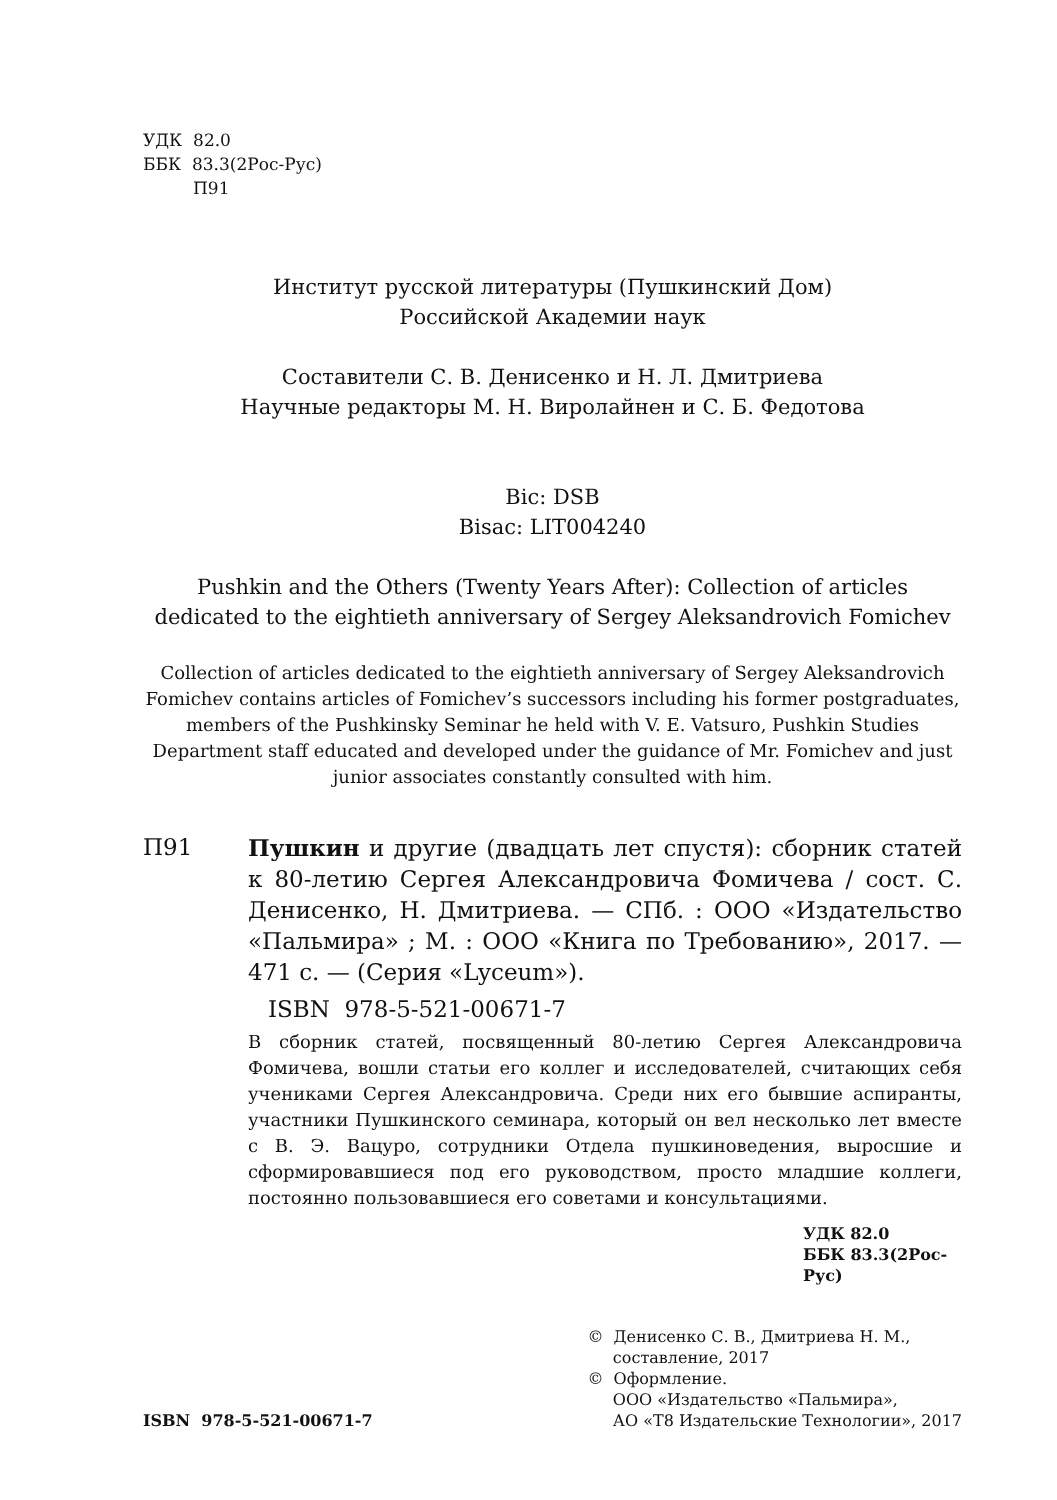УДК 82.0
ББК 83.3(2Рос-Рус)
П91
Институт русской литературы (Пушкинский Дом)
Российской Академии наук
Составители С. В. Денисенко и Н. Л. Дмитриева
Научные редакторы М. Н. Виролайнен и С. Б. Федотова
Bic: DSB
Bisac: LIT004240
Pushkin and the Others (Twenty Years After): Collection of articles dedicated to the eightieth anniversary of Sergey Aleksandrovich Fomichev
Collection of articles dedicated to the eightieth anniversary of Sergey Aleksandrovich Fomichev contains articles of Fomichev’s successors including his former postgraduates, members of the Pushkinsky Seminar he held with V. E. Vatsuro, Pushkin Studies Department staff educated and developed under the guidance of Mr. Fomichev and just junior associates constantly consulted with him.
П91 Пушкин и другие (двадцать лет спустя): сборник статей к 80-летию Сергея Александровича Фомичева / сост. С. Денисенко, Н. Дмитриева. — СПб. : ООО «Издательство «Пальмира» ; М. : ООО «Книга по Требованию», 2017. — 471 с. — (Серия «Lyceum»).
ISBN 978-5-521-00671-7
В сборник статей, посвященный 80-летию Сергея Александровича Фомичева, вошли статьи его коллег и исследователей, считающих себя учениками Сергея Александровича. Среди них его бывшие аспиранты, участники Пушкинского семинара, который он вел несколько лет вместе с В. Э. Вацуро, сотрудники Отдела пушкиноведения, выросшие и сформировавшиеся под его руководством, просто младшие коллеги, постоянно пользовавшиеся его советами и консультациями.
УДК 82.0
ББК 83.3(2Рос-Рус)
ISBN 978-5-521-00671-7
© Денисенко С. В., Дмитриева Н. М.,
составление, 2017
© Оформление.
ООО «Издательство «Пальмира»,
АО «Т8 Издательские Технологии», 2017